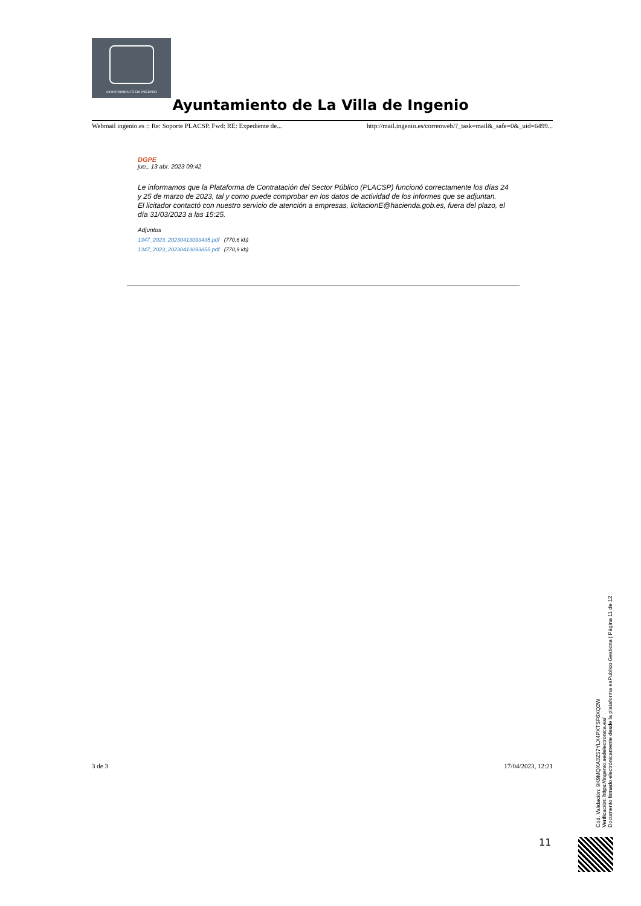AYUNTAMIENTO DE INGENIO
Ayuntamiento de La Villa de Ingenio
Webmail ingenio.es :: Re: Soporte PLACSP. Fwd: RE: Expediente de... http://mail.ingenio.es/correoweb/?_task=mail&_safe=0&_uid=6499...
DGPE
jue., 13 abr. 2023 09:42
Le informamos que la Plataforma de Contratación del Sector Público (PLACSP) funcionó correctamente los días 24 y 25 de marzo de 2023, tal y como puede comprobar en los datos de actividad de los informes que se adjuntan.
El licitador contactó con nuestro servicio de atención a empresas, licitacionE@hacienda.gob.es, fuera del plazo, el día 31/03/2023 a las 15:25.
Adjuntos
1347_2023_20230413093435.pdf (770,6 kb)
1347_2023_20230413093855.pdf (770,9 kb)
3 de 3 17/04/2023, 12:21
Cód. Validación: 9K9MQXA3Z57YLX4PXTSF6XQ2W
Verificación: https://ingenio.sedelectronica.es/
Documento firmado electrónicamente desde la plataforma esPublico Gestiona | Página 11 de 12
11